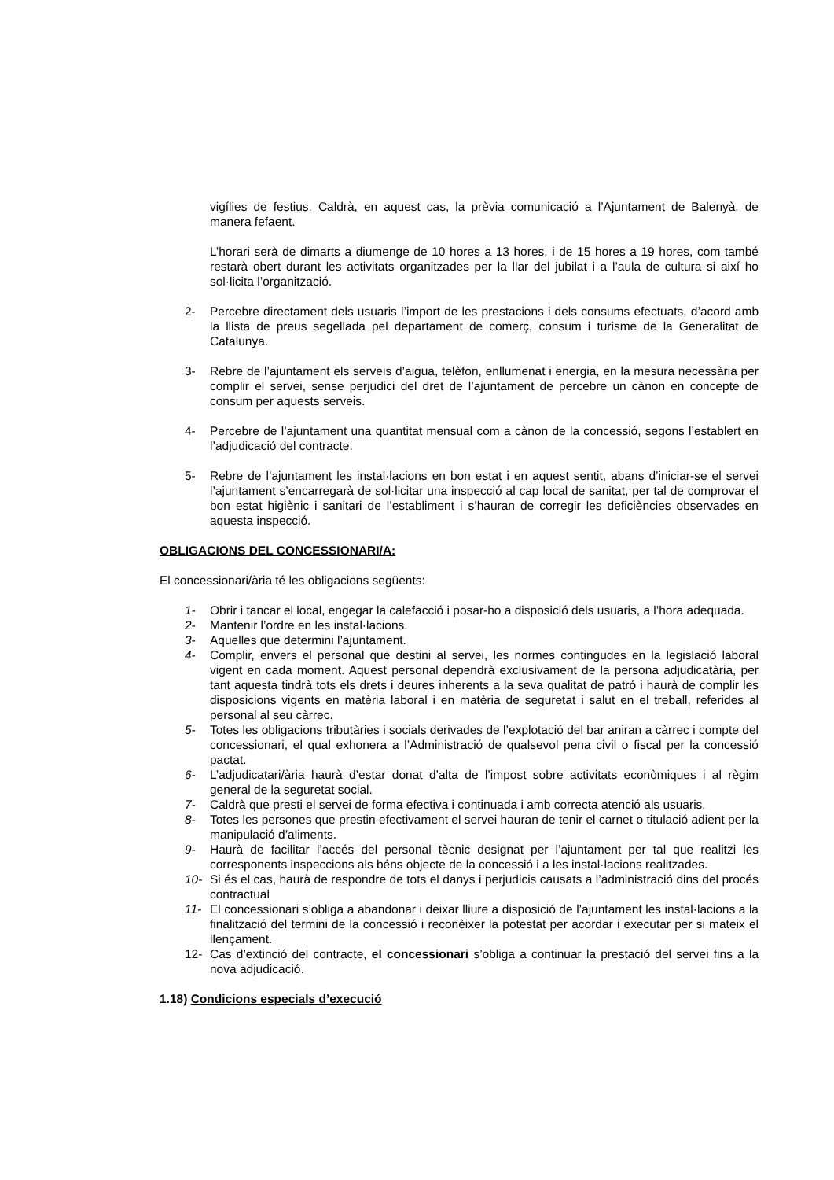vigílies de festius. Caldrà, en aquest cas, la prèvia comunicació a l’Ajuntament de Balenyà, de manera fefaent.
L’horari serà de dimarts a diumenge de 10 hores a 13 hores, i de 15 hores a 19 hores, com també restarà obert durant les activitats organitzades per la llar del jubilat i a l’aula de cultura si així ho sol·licita l’organització.
2- Percebre directament dels usuaris l’import de les prestacions i dels consums efectuats, d’acord amb la llista de preus segellada pel departament de comerç, consum i turisme de la Generalitat de Catalunya.
3- Rebre de l’ajuntament els serveis d’aigua, telèfon, enllumenat i energia, en la mesura necessària per complir el servei, sense perjudici del dret de l’ajuntament de percebre un cànon en concepte de consum per aquests serveis.
4- Percebre de l’ajuntament una quantitat mensual com a cànon de la concessió, segons l’establert en l’adjudicació del contracte.
5- Rebre de l’ajuntament les instal·lacions en bon estat i en aquest sentit, abans d’iniciar-se el servei l’ajuntament s’encarregarà de sol·licitar una inspecció al cap local de sanitat, per tal de comprovar el bon estat higiènic i sanitari de l’establiment i s’hauran de corregir les deficiències observades en aquesta inspecció.
OBLIGACIONS DEL CONCESSIONARI/A:
El concessionari/ària té les obligacions següents:
1- Obrir i tancar el local, engegar la calefacció i posar-ho a disposició dels usuaris, a l’hora adequada.
2- Mantenir l’ordre en les instal·lacions.
3- Aquelles que determini l’ajuntament.
4- Complir, envers el personal que destini al servei, les normes contingudes en la legislació laboral vigent en cada moment. Aquest personal dependrà exclusivament de la persona adjudicatària, per tant aquesta tindrà tots els drets i deures inherents a la seva qualitat de patró i haurà de complir les disposicions vigents en matèria laboral i en matèria de seguretat i salut en el treball, referides al personal al seu càrrec.
5- Totes les obligacions tributàries i socials derivades de l’explotació del bar aniran a càrrec i compte del concessionari, el qual exhonera a l’Administració de qualsevol pena civil o fiscal per la concessió pactat.
6- L’adjudicatari/ària haurà d’estar donat d’alta de l’impost sobre activitats econòmiques i al règim general de la seguretat social.
7- Caldrà que presti el servei de forma efectiva i continuada i amb correcta atenció als usuaris.
8- Totes les persones que prestin efectivament el servei hauran de tenir el carnet o titulació adient per la manipulació d’aliments.
9- Haurà de facilitar l’accés del personal tècnic designat per l’ajuntament per tal que realitzi les corresponents inspeccions als béns objecte de la concessió i a les instal·lacions realitzades.
10- Si és el cas, haurà de respondre de tots el danys i perjudicis causats a l’administració dins del procés contractual
11- El concessionari s’obliga a abandonar i deixar lliure a disposició de l’ajuntament les instal·lacions a la finalització del termini de la concessió i reconèixer la potestat per acordar i executar per si mateix el llençament.
12- Cas d’extinció del contracte, el concessionari s’obliga a continuar la prestació del servei fins a la nova adjudicació.
1.18) Condicions especials d’execució